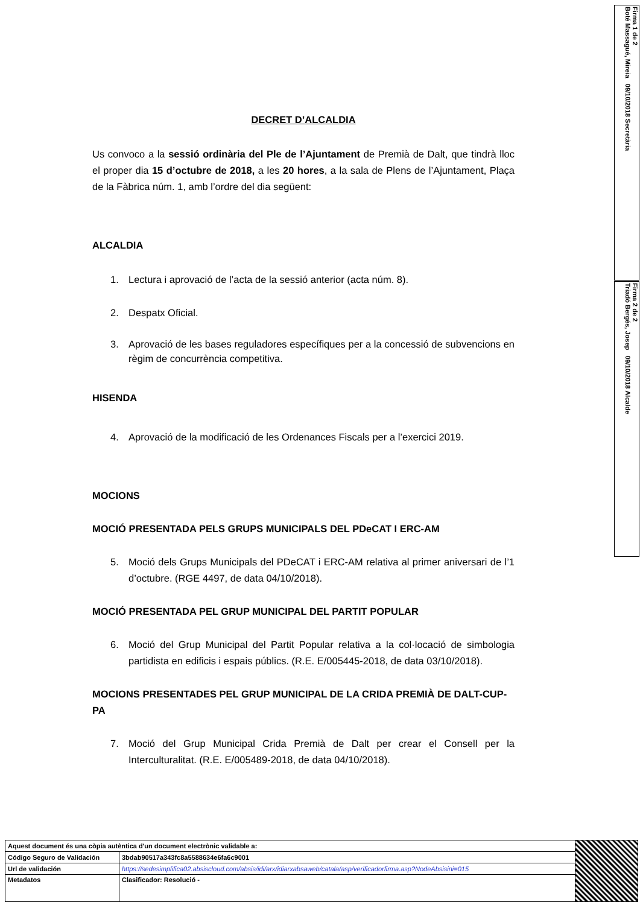Firma 1 de 2
Boté Massagué, Mireia 09/10/2018 Secretària
Firma 2 de 2
Triadó Bergés, Josep 09/10/2018 Alcalde
DECRET D’ALCALDIA
Us convoco a la sessió ordinària del Ple de l’Ajuntament de Premià de Dalt, que tindrà lloc el proper dia 15 d’octubre de 2018, a les 20 hores, a la sala de Plens de l’Ajuntament, Plaça de la Fàbrica núm. 1, amb l’ordre del dia següent:
ALCALDIA
1. Lectura i aprovació de l’acta de la sessió anterior (acta núm. 8).
2. Despatx Oficial.
3. Aprovació de les bases reguladores específiques per a la concessió de subvencions en règim de concurrència competitiva.
HISENDA
4. Aprovació de la modificació de les Ordenances Fiscals per a l’exercici 2019.
MOCIONS
MOCIÓ PRESENTADA PELS GRUPS MUNICIPALS DEL PDeCAT I ERC-AM
5. Moció dels Grups Municipals del PDeCAT i ERC-AM relativa al primer aniversari de l’1 d’octubre. (RGE 4497, de data 04/10/2018).
MOCIÓ PRESENTADA PEL GRUP MUNICIPAL DEL PARTIT POPULAR
6. Moció del Grup Municipal del Partit Popular relativa a la col·locació de simbologia partidista en edificis i espais públics. (R.E. E/005445-2018, de data 03/10/2018).
MOCIONS PRESENTADES PEL GRUP MUNICIPAL DE LA CRIDA PREMIÀ DE DALT-CUP-PA
7. Moció del Grup Municipal Crida Premià de Dalt per crear el Consell per la Interculturalitat. (R.E. E/005489-2018, de data 04/10/2018).
| Aquest document és una còpia autèntica d'un document electrònic validable a: | | |
| Código Seguro de Validación | 3bdab90517a343fc8a5588634e6fa6c9001 | |
| Url de validación | https://sedesimplifica02.absiscloud.com/absis/idi/arx/idiarxabsaweb/catala/asp/verificadorfirma.asp?NodeAbsisini=015 | |
| Metadatos | Clasificador: Resolució - | |